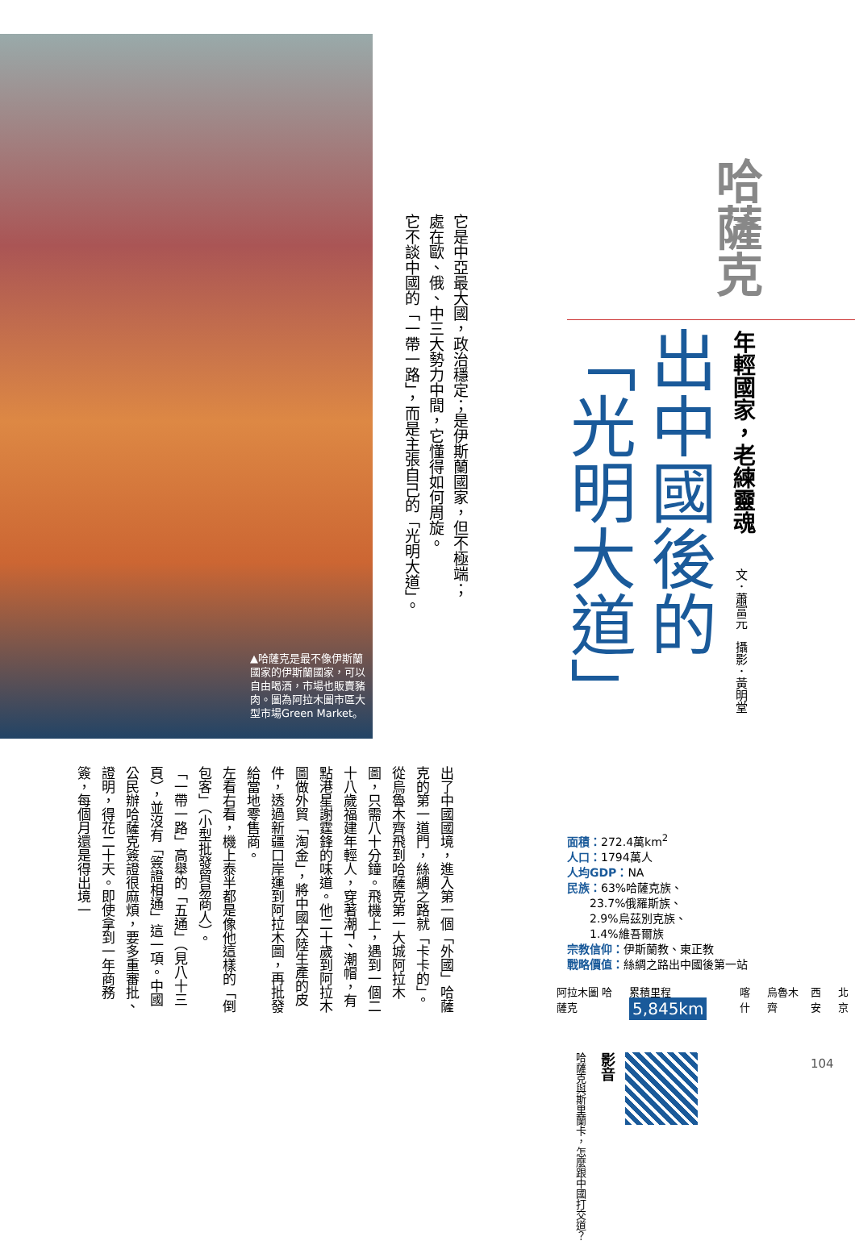▲哈薩克是最不像伊斯蘭國家的伊斯蘭國家，可以自由喝酒，市場也販賣豬肉。圖為阿拉木圖市區大型市場Green Market。
哈薩克
年輕國家，老練靈魂
出中國後的
「光明大道」
文．蕭富元　攝影．黃明堂
它是中亞最大國，政治穩定；是伊斯蘭國家，但不極端；
處在歐、俄、中三大勢力中間，它懂得如何周旋。
它不談中國的「一帶一路」，而是主張自己的「光明大道」。
出了中國國境，進入第一個「外國」哈薩克的第一道門，絲綢之路就「卡卡的」。
從烏魯木齊飛到哈薩克第一大城阿拉木圖，只需八十分鐘。飛機上，遇到一個二十八歲福建年輕人，穿著潮T、潮帽，有點港星謝霆鋒的味道。他二十歲到阿拉木圖做外貿「淘金」，將中國大陸生產的皮件，透過新疆口岸運到阿拉木圖，再批發給當地零售商。
左看右看，機上泰半都是像他這樣的「倒包客」（小型批發貿易商人）。
「一帶一路」高舉的「五通」（見八十三頁），並沒有「簽證相通」這一項。中國公民辦哈薩克簽證很麻煩，要多重審批、證明，得花二十天。即使拿到一年商務簽，每個月還是得出境一
面積：272.4萬km<sup>2</sup>
人口：1794萬人
人均GDP：NA
民族：63%哈薩克族、
　　23.7%俄羅斯族、
　　2.9%烏茲別克族、
　　1.4%維吾爾族
宗教信仰：伊斯蘭教、東正教
戰略價值：絲綢之路出中國後第一站
阿拉木圖 哈薩克 累積里程 5,845km 喀什 烏魯木齊 西安 北京
哈薩克與斯里蘭卡，怎麼跟中國打交道？
影音
104